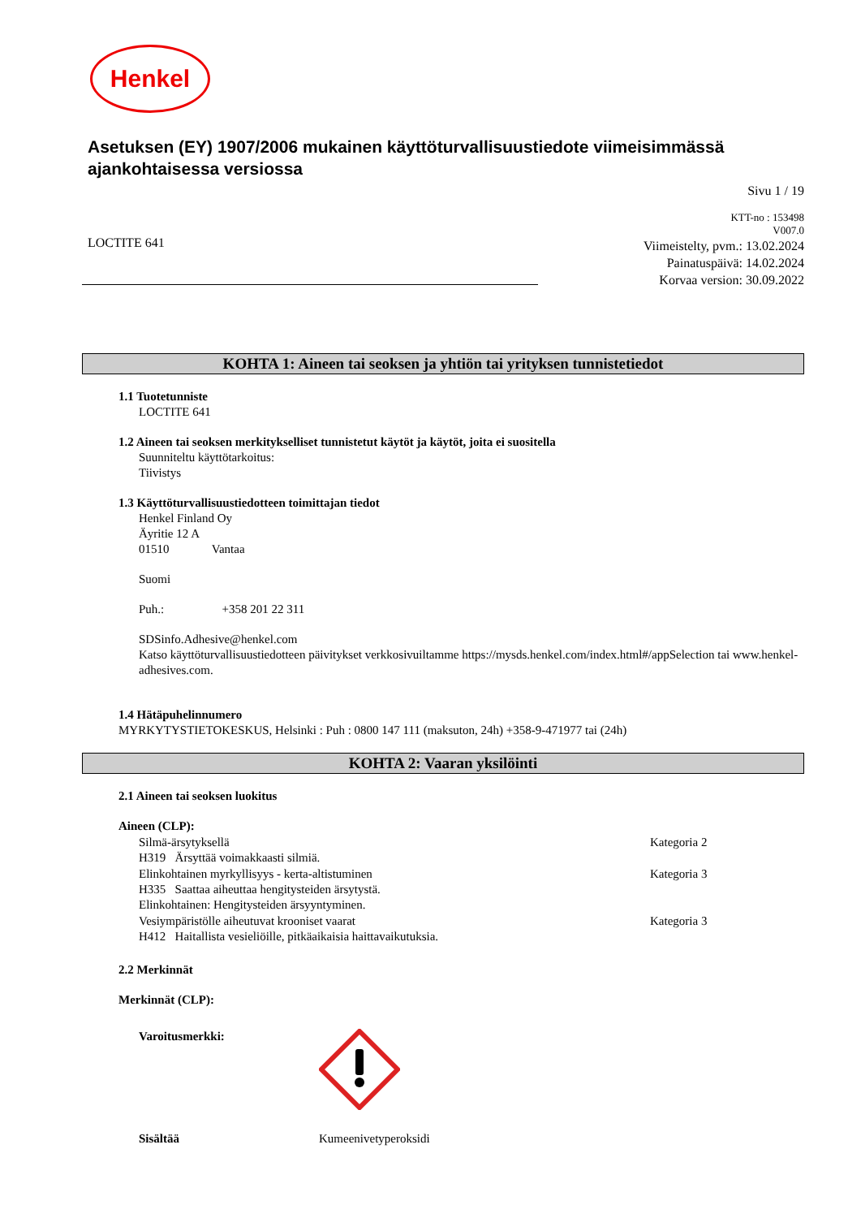Henkel
Asetuksen (EY) 1907/2006 mukainen käyttöturvallisuustiedote viimeisimmässä ajankohtaisessa versiossa
Sivu 1 / 19
LOCTITE 641
KTT-no : 153498
V007.0
Viimeistelty, pvm.: 13.02.2024
Painatuspäivä: 14.02.2024
Korvaa version: 30.09.2022
KOHTA 1: Aineen tai seoksen ja yhtiön tai yrityksen tunnistetiedot
1.1 Tuotetunniste
LOCTITE 641
1.2 Aineen tai seoksen merkitykselliset tunnistetut käytöt ja käytöt, joita ei suositella
Suunniteltu käyttötarkoitus:
Tiivistys
1.3 Käyttöturvallisuustiedotteen toimittajan tiedot
Henkel Finland Oy
Äyritie 12 A
01510 Vantaa
Suomi
Puh.: +358 201 22 311
SDSinfo.Adhesive@henkel.com
Katso käyttöturvallisuustiedotteen päivitykset verkkosivuiltamme https://mysds.henkel.com/index.html#/appSelection tai www.henkel-adhesives.com.
1.4 Hätäpuhelinnumero
MYRKYTYSTIETOKESKUS, Helsinki : Puh : 0800 147 111 (maksuton, 24h) +358-9-471977 tai (24h)
KOHTA 2: Vaaran yksilöinti
2.1 Aineen tai seoksen luokitus
Aineen (CLP):
Silmä-ärsytyksellä Kategoria 2
H319 Ärsyttää voimakkaasti silmiä.
Elinkohtainen myrkyllisyys - kerta-altistuminen Kategoria 3
H335 Saattaa aiheuttaa hengitysteiden ärsytystä.
Elinkohtainen: Hengitysteiden ärsyyntyminen.
Vesiympäristölle aiheutuvat krooniset vaarat Kategoria 3
H412 Haitallista vesieliöille, pitkäaikaisia haittavaikutuksia.
2.2 Merkinnät
Merkinnät (CLP):
Varoitusmerkki:
Sisältää Kumeenivetyperoksidi